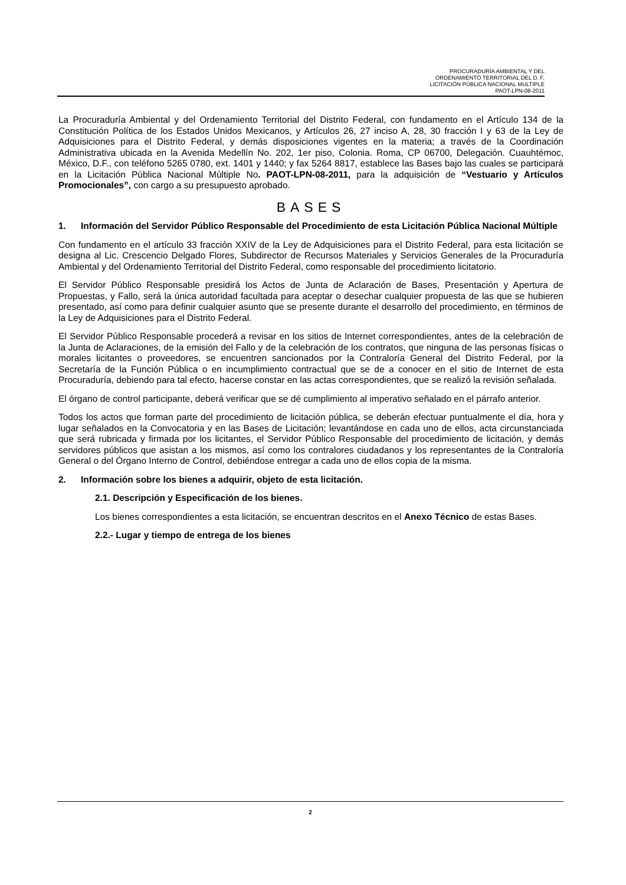PROCURADURÍA AMBIENTAL Y DEL
ORDENAMIENTO TERRITORIAL DEL D. F.
LICITACIÓN PÚBLICA NACIONAL MULTIPLE
PAOT-LPN-08-2011
La Procuraduría Ambiental y del Ordenamiento Territorial del Distrito Federal, con fundamento en el Artículo 134 de la Constitución Política de los Estados Unidos Mexicanos, y Artículos 26, 27 inciso A, 28, 30 fracción I y 63 de la Ley de Adquisiciones para el Distrito Federal, y demás disposiciones vigentes en la materia; a través de la Coordinación Administrativa ubicada en la Avenida Medellín No. 202, 1er piso, Colonia. Roma, CP 06700, Delegación. Cuauhtémoc, México, D.F., con teléfono 5265 0780, ext. 1401 y 1440; y fax 5264 8817, establece las Bases bajo las cuales se participará en la Licitación Pública Nacional Múltiple No. PAOT-LPN-08-2011, para la adquisición de “Vestuario y Artículos Promocionales”, con cargo a su presupuesto aprobado.
BASES
1. Información del Servidor Público Responsable del Procedimiento de esta Licitación Pública Nacional Múltiple
Con fundamento en el artículo 33 fracción XXIV de la Ley de Adquisiciones para el Distrito Federal, para esta licitación se designa al Lic. Crescencio Delgado Flores, Subdirector de Recursos Materiales y Servicios Generales de la Procuraduría Ambiental y del Ordenamiento Territorial del Distrito Federal, como responsable del procedimiento licitatorio.
El Servidor Público Responsable presidirá los Actos de Junta de Aclaración de Bases, Presentación y Apertura de Propuestas, y Fallo, será la única autoridad facultada para aceptar o desechar cualquier propuesta de las que se hubieren presentado, así como para definir cualquier asunto que se presente durante el desarrollo del procedimiento, en términos de la Ley de Adquisiciones para el Distrito Federal.
El Servidor Público Responsable procederá a revisar en los sitios de Internet correspondientes, antes de la celebración de la Junta de Aclaraciones, de la emisión del Fallo y de la celebración de los contratos, que ninguna de las personas físicas o morales licitantes o proveedores, se encuentren sancionados por la Contraloría General del Distrito Federal, por la Secretaría de la Función Pública o en incumplimiento contractual que se de a conocer en el sitio de Internet de esta Procuraduría, debiendo para tal efecto, hacerse constar en las actas correspondientes, que se realizó la revisión señalada.
El órgano de control participante, deberá verificar que se dé cumplimiento al imperativo señalado en el párrafo anterior.
Todos los actos que forman parte del procedimiento de licitación pública, se deberán efectuar puntualmente el día, hora y lugar señalados en la Convocatoria y en las Bases de Licitación; levantándose en cada uno de ellos, acta circunstanciada que será rubricada y firmada por los licitantes, el Servidor Público Responsable del procedimiento de licitación, y demás servidores públicos que asistan a los mismos, así como los contralores ciudadanos y los representantes de la Contraloría General o del Órgano Interno de Control, debiéndose entregar a cada uno de ellos copia de la misma.
2. Información sobre los bienes a adquirir, objeto de esta licitación.
2.1. Descripción y Especificación de los bienes.
Los bienes correspondientes a esta licitación, se encuentran descritos en el Anexo Técnico de estas Bases.
2.2.- Lugar y tiempo de entrega de los bienes
2